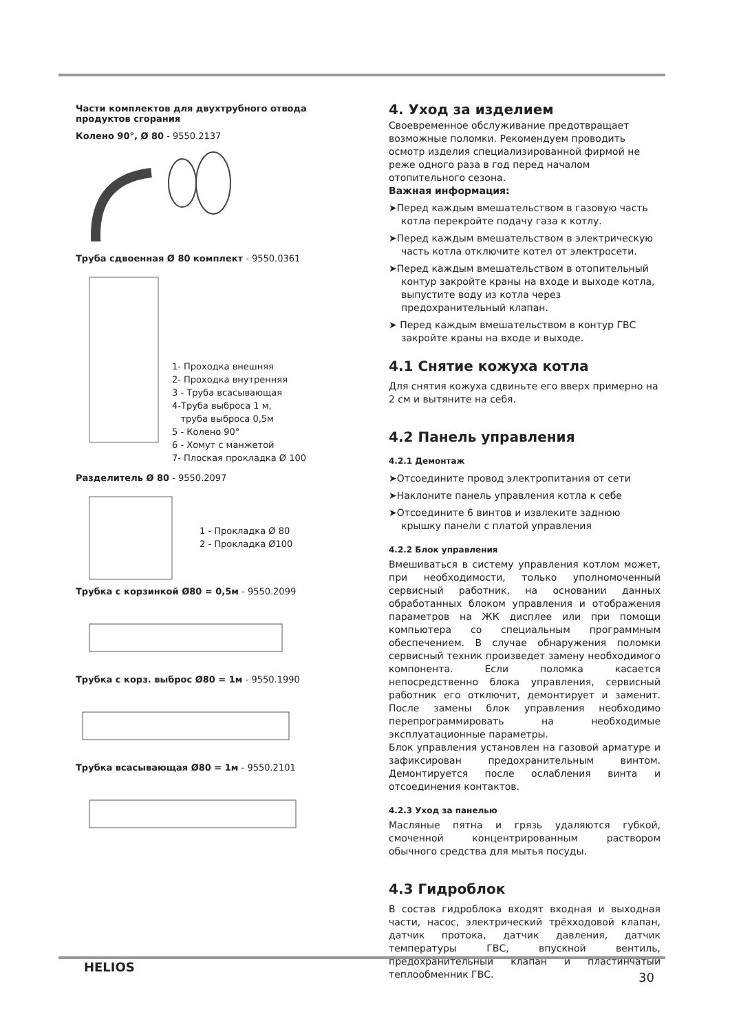Части комплектов для двухтрубного отвода продуктов сгорания
Колено 90°, Ø 80 - 9550.2137
Труба сдвоенная Ø 80 комплект - 9550.0361
1- Проходка внешняя
2- Проходка внутренняя
3 - Труба всасывающая
4-Труба выброса 1 м,
труба выброса 0,5м
5 - Колено 90°
6 - Хомут с манжетой
7- Плоская прокладка Ø 100
Разделитель Ø 80 - 9550.2097
1 - Прокладка Ø 80
2 - Прокладка Ø100
Трубка с корзинкой Ø80 = 0,5м - 9550.2099
Трубка с корз. выброс Ø80 = 1м - 9550.1990
Трубка всасывающая Ø80 = 1м - 9550.2101
4. Уход за изделием
Своевременное обслуживание предотвращает возможные поломки. Рекомендуем проводить осмотр изделия специализированной фирмой не реже одного раза в год перед началом отопительного сезона.
Важная информация:
➤Перед каждым вмешательством в газовую часть котла перекройте подачу газа к котлу.
➤Перед каждым вмешательством в электрическую часть котла отключите котел от электросети.
➤Перед каждым вмешательством в отопительный контур закройте краны на входе и выходе котла, выпустите воду из котла через предохранительный клапан.
➤ Перед каждым вмешательством в контур ГВС закройте краны на входе и выходе.
4.1 Снятие кожуха котла
Для снятия кожуха сдвиньте его вверх примерно на 2 см и вытяните на себя.
4.2 Панель управления
4.2.1 Демонтаж
➤Отсоедините провод электропитания от сети
➤Наклоните панель управления котла к себе
➤Отсоедините 6 винтов и извлеките заднюю крышку панели с платой управления
4.2.2 Блок управления
Вмешиваться в систему управления котлом может, при необходимости, только уполномоченный сервисный работник, на основании данных обработанных блоком управления и отображения параметров на ЖК дисплее или при помощи компьютера со специальным программным обеспечением. В случае обнаружения поломки сервисный техник произведет замену необходимого компонента. Если поломка касается непосредственно блока управления, сервисный работник его отключит, демонтирует и заменит. После замены блок управления необходимо перепрограммировать на необходимые эксплуатационные параметры.
Блок управления установлен на газовой арматуре и зафиксирован предохранительным винтом. Демонтируется после ослабления винта и отсоединения контактов.
4.2.3 Уход за панелью
Масляные пятна и грязь удаляются губкой, смоченной концентрированным раствором обычного средства для мытья посуды.
4.3 Гидроблок
В состав гидроблока входят входная и выходная части, насос, электрический трёхходовой клапан, датчик протока, датчик давления, датчик температуры ГВС, впускной вентиль, предохранительный клапан и пластинчатый теплообменник ГВС.
HELIOS
30